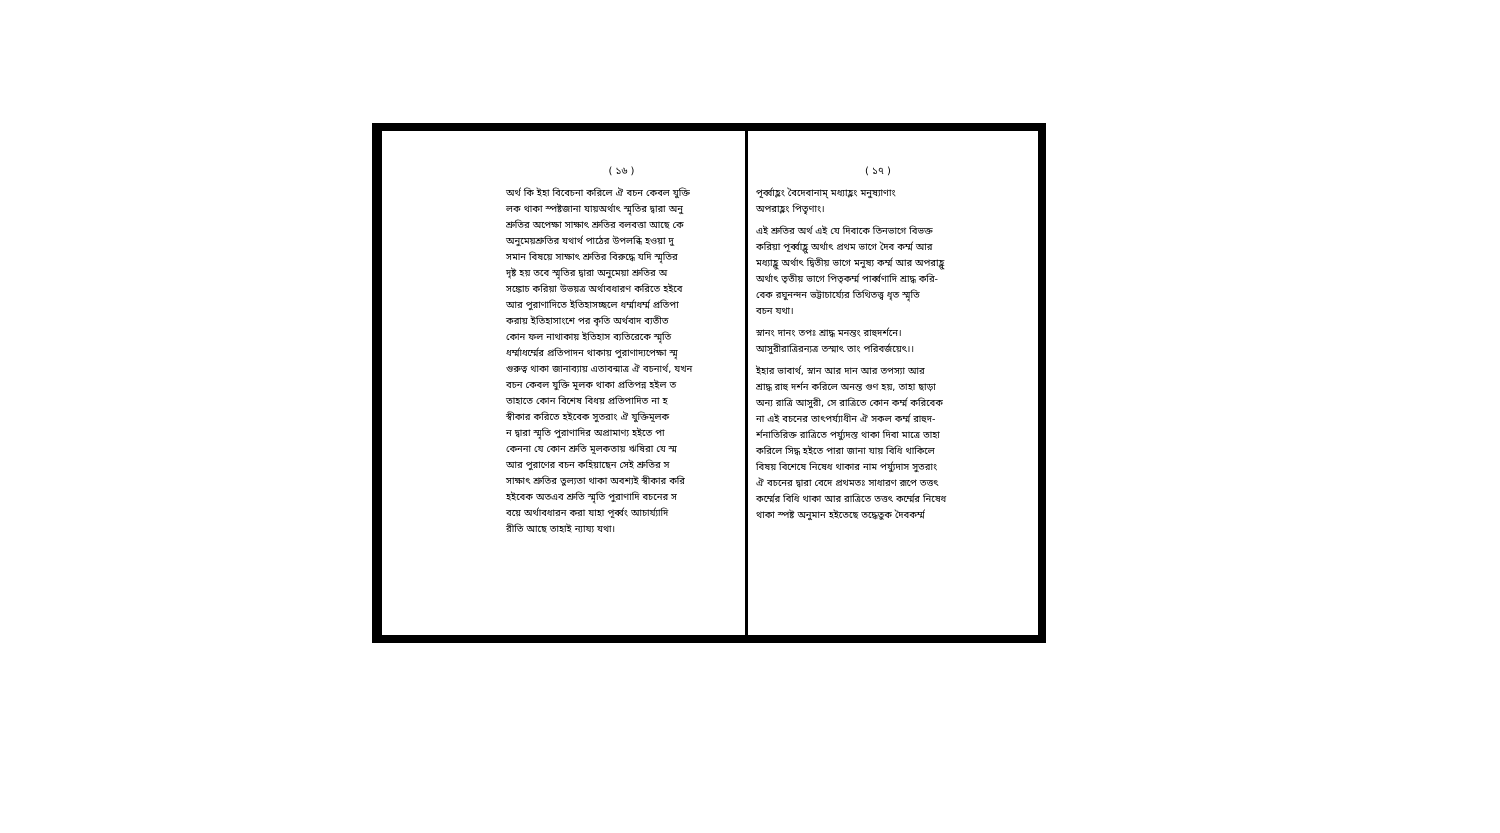( ১৬ )
অর্থ কি ইহা বিবেচনা করিলে ঐ বচন কেবল যুক্তি
লক থাকা স্পষ্টজানা যায়অর্থাৎ স্মৃতির দ্বারা অনু
শ্রুতির অপেক্ষা সাক্ষাৎ শ্রুতির বলবত্তা আছে কে
অনুমেয়শ্রুতির যথার্থ পাঠের উপলব্ধি হওয়া দু
সমান বিষয়ে সাক্ষাৎ শ্রুতির বিরুদ্ধে যদি স্মৃতির
দৃষ্ট হয় তবে স্মৃতির দ্বারা অনুমেয়া শ্রুতির অ
সঙ্কোচ করিয়া উভয়ত্র অর্থাবধারণ করিতে হইবে
আর পুরাণাদিতে ইতিহাসচ্ছলে ধর্ম্মাধর্ম্ম প্রতিপা
করায় ইতিহাসাংশে পর কৃতি অর্থবাদ ব্যতীত
কোন ফল নাথাকায় ইতিহাস ব্যতিরেকে স্মৃতি
ধর্ম্মাধর্ম্মের প্রতিপাদন থাকায় পুরাণাদ্যপেক্ষা স্মৃ
গুরুত্ব থাকা জানাব্যায় এতাবন্মাত্র ঐ বচনার্থ, যখন
বচন কেবল যুক্তি মূলক থাকা প্রতিপন্ন হইল ত
তাহাতে কোন বিশেষ বিধয় প্রতিপাদিত না হ
স্বীকার করিতে হইবেক সুতরাং ঐ যুক্তিমূলক
ন দ্বারা স্মৃতি পুরাণাদির অপ্রামাণ্য হইতে পা
কেননা যে কোন শ্রুতি মূলকতায় ঋষিরা যে স্ম
আর পুরাণের বচন কহিয়াছেন সেই শ্রুতির স
সাক্ষাৎ শ্রুতির তুল্যতা থাকা অবশ্যই স্বীকার করি
হইবেক অতএব শ্রুতি স্মৃতি পুরাণাদি বচনের স
বয়ে অর্থাবধারন করা যাহা পূর্ব্বং আচার্য্যাদি
রীতি আছে তাহাই ন্যায্য যথা।
( ১৭ )
পূর্ব্বাহ্লং বৈদেবানাম্ মধ্যাহ্লং মনুষ্যাণাং
অপরাহ্লং পিতৄণাং।
এই শ্রুতির অর্থ এই যে দিবাকে তিনভাগে বিভক্ত
করিয়া পূর্ব্বাহ্লু অর্থাৎ প্রথম ভাগে দৈব কর্ম্ম আর
মধ্যাহ্লু অর্থাৎ দ্বিতীয় ভাগে মনুষ্য কর্ম্ম আর অপরাহ্লু
অর্থাৎ তৃতীয় ভাগে পিতৃকর্ম্ম পার্ব্বণাদি শ্রাদ্ধ করি-
বেক রঘুনন্দন ভট্টাচার্য্যের তিথিতত্ত্ব ধৃত স্মৃতি
বচন যথা।
স্নানং দানং তপঃ শ্রাদ্ধ মনন্তং রাহুদর্শনে।
আসুরীরাত্রিরন্যত্র তস্মাৎ তাং পরিবর্জয়েৎ।।
ইহার ভাবার্থ, স্নান আর দান আর তপস্যা আর
শ্রাদ্ধ রাহু দর্শন করিলে অনন্ত গুণ হয়, তাহা ছাড়া
অন্য রাত্রি আসুরী, সে রাত্রিতে কোন কর্ম্ম করিবেক
না এই বচনের তাৎপর্য্যাধীন ঐ সকল কর্ম্ম রাহুদ-
র্শনাতিরিক্ত রাত্রিতে পর্য্যুদস্ত থাকা দিবা মাত্রে তাহা
করিলে সিদ্ধ হইতে পারা জানা যায় বিধি থাকিলে
বিষয় বিশেষে নিষেধ থাকার নাম পর্য্যুদাস সুতরাং
ঐ বচনের দ্বারা বেদে প্রথমতঃ সাধারণ রূপে তত্তৎ
কর্ম্মের বিধি থাকা আর রাত্রিতে তত্তৎ কর্ম্মের নিষেধ
থাকা স্পষ্ট অনুমান হইতেছে তদ্ধেতুক দৈবকর্ম্ম